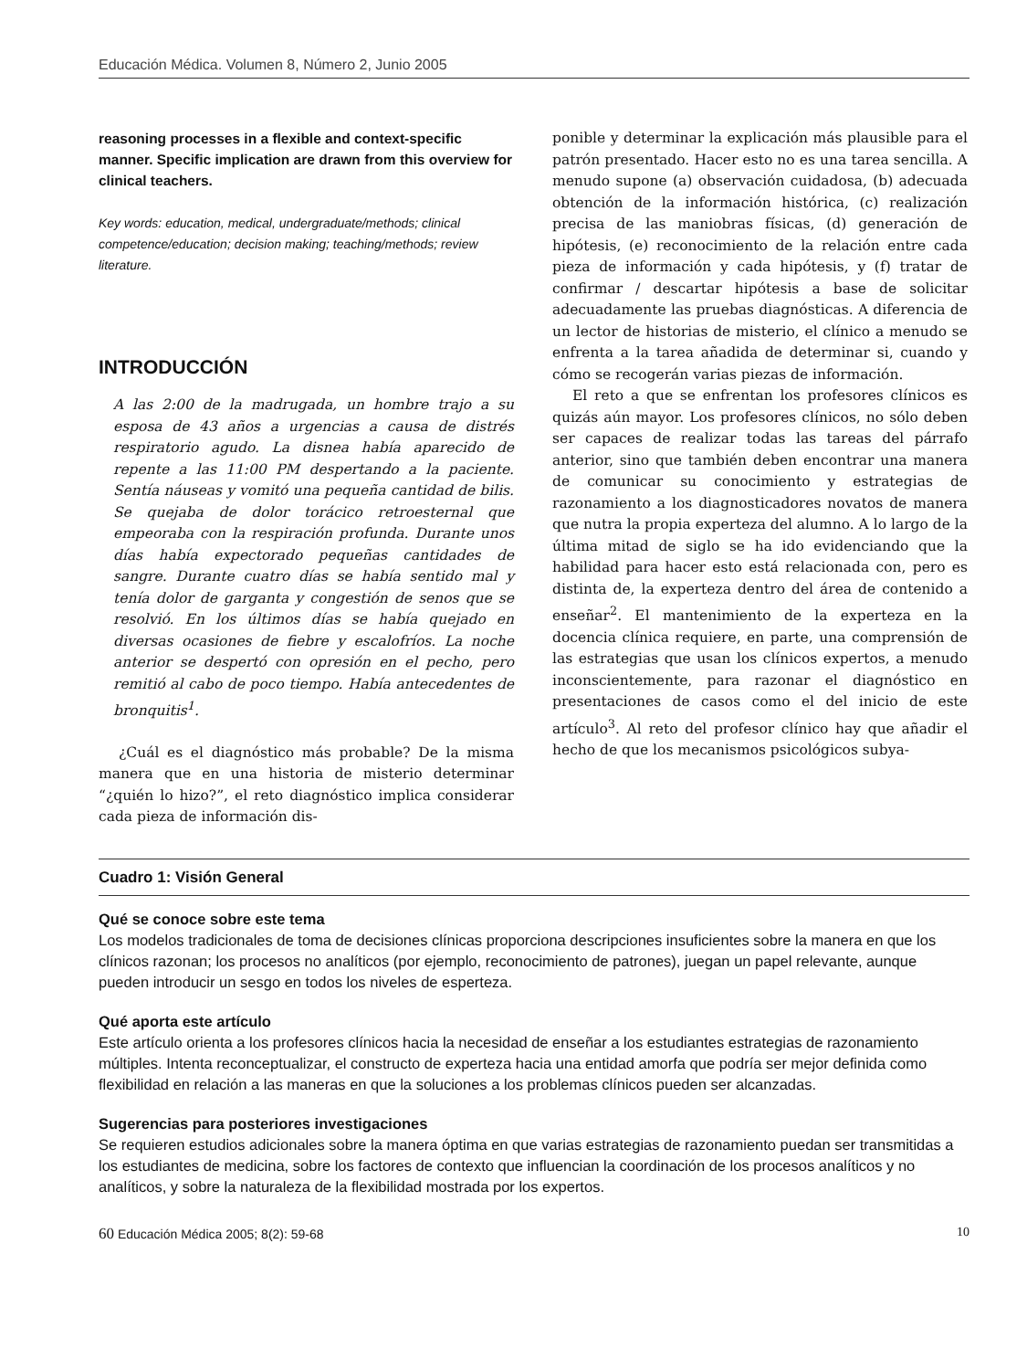Educación Médica. Volumen 8, Número 2, Junio 2005
reasoning processes in a flexible and context-specific manner. Specific implication are drawn from this overview for clinical teachers.
Key words: education, medical, undergraduate/methods; clinical competence/education; decision making; teaching/methods; review literature.
INTRODUCCIÓN
A las 2:00 de la madrugada, un hombre trajo a su esposa de 43 años a urgencias a causa de distrés respiratorio agudo. La disnea había aparecido de repente a las 11:00 PM despertando a la paciente. Sentía náuseas y vomitó una pequeña cantidad de bilis. Se quejaba de dolor torácico retroesternal que empeoraba con la respiración profunda. Durante unos días había expectorado pequeñas cantidades de sangre. Durante cuatro días se había sentido mal y tenía dolor de garganta y congestión de senos que se resolvió. En los últimos días se había quejado en diversas ocasiones de fiebre y escalofríos. La noche anterior se despertó con opresión en el pecho, pero remitió al cabo de poco tiempo. Había antecedentes de bronquitis<sup>1</sup>.
¿Cuál es el diagnóstico más probable? De la misma manera que en una historia de misterio determinar “¿quién lo hizo?”, el reto diagnóstico implica considerar cada pieza de información dis-
ponible y determinar la explicación más plausible para el patrón presentado. Hacer esto no es una tarea sencilla. A menudo supone (a) observación cuidadosa, (b) adecuada obtención de la información histórica, (c) realización precisa de las maniobras físicas, (d) generación de hipótesis, (e) reconocimiento de la relación entre cada pieza de información y cada hipótesis, y (f) tratar de confirmar / descartar hipótesis a base de solicitar adecuadamente las pruebas diagnósticas. A diferencia de un lector de historias de misterio, el clínico a menudo se enfrenta a la tarea añadida de determinar si, cuando y cómo se recogerán varias piezas de información.
El reto a que se enfrentan los profesores clínicos es quizás aún mayor. Los profesores clínicos, no sólo deben ser capaces de realizar todas las tareas del párrafo anterior, sino que también deben encontrar una manera de comunicar su conocimiento y estrategias de razonamiento a los diagnosticadores novatos de manera que nutra la propia experteza del alumno. A lo largo de la última mitad de siglo se ha ido evidenciando que la habilidad para hacer esto está relacionada con, pero es distinta de, la experteza dentro del área de contenido a enseñar<sup>2</sup>. El mantenimiento de la experteza en la docencia clínica requiere, en parte, una comprensión de las estrategias que usan los clínicos expertos, a menudo inconscientemente, para razonar el diagnóstico en presentaciones de casos como el del inicio de este artículo<sup>3</sup>. Al reto del profesor clínico hay que añadir el hecho de que los mecanismos psicológicos subya-
Cuadro 1: Visión General
Qué se conoce sobre este tema
Los modelos tradicionales de toma de decisiones clínicas proporciona descripciones insuficientes sobre la manera en que los clínicos razonan; los procesos no analíticos (por ejemplo, reconocimiento de patrones), juegan un papel relevante, aunque pueden introducir un sesgo en todos los niveles de esperteza.
Qué aporta este artículo
Este artículo orienta a los profesores clínicos hacia la necesidad de enseñar a los estudiantes estrategias de razonamiento múltiples. Intenta reconceptualizar, el constructo de experteza hacia una entidad amorfa que podría ser mejor definida como flexibilidad en relación a las maneras en que la soluciones a los problemas clínicos pueden ser alcanzadas.
Sugerencias para posteriores investigaciones
Se requieren estudios adicionales sobre la manera óptima en que varias estrategias de razonamiento puedan ser transmitidas a los estudiantes de medicina, sobre los factores de contexto que influencian la coordinación de los procesos analíticos y no analíticos, y sobre la naturaleza de la flexibilidad mostrada por los expertos.
60 Educación Médica 2005; 8(2): 59-68 10